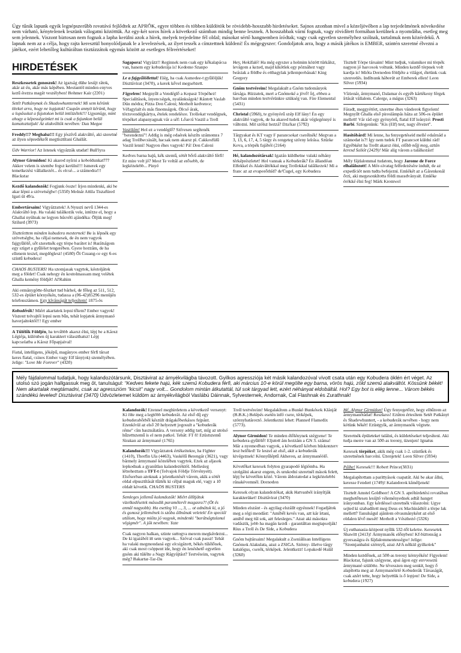Úgy tűnik lapunk egyik legnépszerűbb rovatává fejlődtek az APRÓK, egyre többen és többen küldötök be rövidebb-hosszabb hirdetéseket. Sajnos azonban mivel a közeljövőben a lap terjedelmének növekedése nem várható, kénytelenek leszünk válogatni közöttük. Az egy-két soros hírek a következő számban mindig benne lesznek. A hosszabbak vární fognak, vagy rövidített formában kerülnek a nyomdába, esetleg meg sem jelennek. Viszont biztosan nem fognak a lapba kerülni azok a hírek, melyek terjedelme fél oldal; másokat sértő hangnemben íródtak; vagy csak egyetlen személyhez szólnak, tartalmuk nem közérdekű. A lapnak nem az a célja, hogy rajta keresztül bonyolódjanak le a levelezések, az ilyet tessék a címzettnek küldeni! És mégegyszer: Gondoljatok arra, hogy a másik játékos is EMBER, szintén szeretné élvezni a játékot, ezért lehetőleg kultúráltan tisztázzátok egymás között az esetleges félreértéseket!
HIRDETÉSEK
Reszkessetek gonoszok! Az igazság dühe lesújt rátok, akár az én, akár más képében. Mostantól minden enyves kezű érezza magát veszélyben! Bohmer Kair (2201)
Setét Patkánynak és Shadowhunternek! Mi sem kérünk titeket arra, hogy ne lopjatok! Csupán annyit kérünk, hogy a lopásokat a fajotokon belül intézzétek!!! Ugyanúgy, mint ahogy a képességeinket mi is csak a fajunkon belül kamatoztatjuk! Az alakváltók nevében: Dan Megee
Freddy!!? Meghalsz!!! Egy jószívű alakváltó, aki szeretné az ilyen söpredékről megtisztítani Ghallát.
Üdv Warrior! Az Istenek vigyázzák utadat! Bull'iyra
Alynor Girmidon! Ki akarod nyírni a koboldunkat??? Akkor velem is szembe fogsz kerülni!!! Ismerek egy temetkezési vállalkozót... és olcsó... a számodra!!! Blackstar
Kezdő kalandozók! Fogjunk össze! Írjon mindenki, aki be akar lépni a szövetségbe! (5350) Molnár Attila Tiszafüred Igari út 49/a.
Embertársaim! Vigyázzatok! A Nyuszi nevű 1344-es Alakváltó lop. Ha valaki találkozik vele, intézze el, hogy a Ghallai nyúlnak ne legyen húsvéti ajándéka: Öljük meg! Szilurd (3973)
Tisztelettem minden kobudera mesternek! Be is lépnék egy szövetségbe, ha céljai nemesek, de én nem vagyok fajgyűlölő, sőt szeretnék egy törpe barátot is! Barátságom egy sziget a gyűlölet tengerében. Gyere hozzám, de ha ellenem teszel, megdöglesz! (4580) Öi Csuang-ce egy 6-os szintű kobudera!
CHAOS BUSTERS! Ha szomjasak vagytok, kóstoljátok meg a földet! Csak nehogy én kostolmassam meg velétek Ghalla kemény földjét! Al'Rahim
Aki ormányg­ötte-fészket tud bárhol, de főleg az 511, 512, 532-es épület környékén, tudassa a (06-42)85296 menüjén telefonszámon. Egy kívánságát teljesítem! 1875-ös
Kobudérák! Miért akartatok lopni tőlem? Ember vagyok! Viszont tolvajtól lopni nem bűn, tehát lopjatok ármymanó haverjaitoktól!!! Egy ember
A Túlélők Földjén, ha továbbb akarsz élni, lépj be a Káosz Légiója, különben új karaktert választhatsz! Lépj kapcsolatba a Káosz Főpapjaival!
Fiatal, intelligens, jóképű, magányos ember férfi társat keres fiatal, csinos Ember vagy Elf lány(ok) személyében. Jelige: "Love Me Forever" (4320)
Sagapora! Vigyázz!! Reginnek nem csak egy kőkalapácsa van, hanem egy kobuderája is! Kodomo Szanpo
Le a fajgyűlöllettal! Elég, ha csak Asmodee-t gyűlöljük! Disztávirat (3470), a kerek kővel megsebzett.
Figyelem! Megnyílt a Vendéglő a Kopasz Törpéhez! Specialitások, ínyencségek, nyalánkságok! Rántott Vaslab Dún módra; Pizza Don Caloni; Morholt kedvence; Véfagylalt és más finomságok. Olcsó árak, törzsvendégkártya, ételek rendelésre. Trollokat vendégnek, törpéket alapanyagnak vár a séf: Lőarcú Vaszil a Troll
Vaszilám! Hol ez a vendéglő? Szívesen segítenék "berendezni"! Addig is még odaérek készíts számomra 7 adag Trollbecsinált, hacsak nem akarsz pl. Cakkosfülű Vaszil lenni! Nagyon éhes vagyok! Pá! Don Caloni
Kedves barna hajú, kék szemű, sötét bőrű alakváltó férfi! Ez mire volt jó? Most Te voltál az erősebb, de legközelebb... Pinyó
Hey, Hokifaló! Ha még egyszer a holmim között túrkálsz, levágom a kezed, majd kikötlek egy póznához vagy beásiak a földbe és otthagylak jellemprobának! King Gregory
Gnóm testvéreim! Megalakult a Gnóm tudományok társága. Bizzatok, mert a Gnómoké a jövő! Írj, ebben a harcban minden testvérünkre szükség van. Fire Elemental (5431)
Christal (5968), te gyönyörű szép Elf lány! Én egy alakváltó vagyok, de ha akarod tudok akár véglegénnyé is változni. Mit szólsz hozzá? Dza'kar (5792)
Tárgyakat és KT vagy F parancsokat cserélnék! Megvan a 3, 13, 6, 17, 4, 5 tárgy és rengeteg szörny leírása. Szürke Kova, a törpék fajából (2164)
Hé, kalandozótársak! Igazán küldhetne valaki néhány térképrészletet! Hol vannak a Kobuderák? Én állandóan Elfekkel és Alakváltókkal meg Trollokkal találkozok! Mi a franc az az evaporőrhíd? de'Cugel, egy Kobudera
Tisztelt Törpe társaim! Mint tudjuk, valamikor mi törpék nagyon jó harcosok voltunk. Minden kezdő törpnek volt kardja is! Mióta Dornodon földjéte a világot, életünk csak szenvedés. Indítsunk háborút az Emberek ellen! Leon Silver (5934)
Vízionár, ármymanó, Dalamar és egyéb kártékony férgek írtását vállalom. Calorge, a mágus (3263)
Fáradt, meggyötört, szeretne éhes vándorok figyelem! Megnyílt Ghalla első piroslámpás háza az 506-os épület mellett! Vár rád egy gyönyörű, fiatal Elf leányzó: Prosti Barbi. Szlogenünk: "Kis (Elf) test, nagy élvezet".
Hasitóbárd! Mi lenne, ha fenyegetéseid mellé odaírnád a számodat is?! Így nem tudok FT parancsot küldni rád! Egyébként ha Trollt akarsz ölni, előbb nőjj meg, aztán keresd Saliót (2429)! Már alig várom a találkozást!
Mély fájdalommal tudatom, hogy Jarome de Force elhalálozott! A Mór-sivatag felfedezésére indult, de az expedíciót nem tudta befejezni. Emlékét az a Gárenkonál őrzi, aki megesonkította földi maradványait. Emléke örökké élni fog! Márk Kromwel
Mély fájdalommal tudatjuk, hogy kalandozótársunk, Disztávirat az árnyékvilágba távozott. Gyilkos agressziója két másik kalandozóval vívott csata után egy Kobudera öklén ért véget. Az utolsó szó jogán hallgassuk meg őt, tanulságul: "Kedves fekete hajú, kék szemű Kobudera férfi, aki március 10-e körül megölte egy barna, vörös hajú, zöld szemű alakváltót. Kössünk békét! Nem akartalak megtámadni, csak az agresszióm "kicsit" nagy volt... Gondolom mintán átkutattál, túl sok tárgyad lett, ezért néhányat eldobáltál. Hol? Egy bot is elég lenne... Várom békés szándékú leveled! Disztávirat (3470) Üdvözletemet küldöm az árnyékvilágból Vaslábú Dáinnak, Sylvesternek, Andornak, Cal Flashnak és Zurathnak!
Kalandozók! Ezennel meghirdetem a következő versenyt: Ki ölte meg a legtöbb kobuderát. Az első díj egy kobuderabőrből készült drágakőberkásos fejpánt. Ezenkívül az első 20 helyezett jogosult a "kobuderák réme" cím használatára. A verseny addig tart, míg az utolsó hűzottszemű is el nem patkol. Tehát: FT 8! Ezüstszemű Sirakan az ármymanó (1765)
Kalandozók!!! Vigyázzatok értékeitekre, ha Fighter (1410), Thorfin Ula (4463), Vaskölű Berengár (3621), vagy bármely ármymanó közelében vagytok. Ezek az aljasok lopkodnak a gyanútlan kalandozóktól. Mellesleg létrehoztam a TFT-t (Tolvajok Földje Törvényeit). Elsősorban azoknak a jelentkezését várom, akik a sötét oldal elpusztítását tűzték ki céljul maguk elé, vagy a 10 oldalt követik. CHAOS BUSTERS
Semleges jellemű kalandozók! Miért állítjátok vizelkedésetek második paraméterét magasra?! (Öt és annál nagyobb). Ha esetleg VI ..., 3, ... ot adnátok ki, a jó és gonosz jellemének is szóba állnának veletek! Én speciál utálom, hogy mióta jó vagyok, mindenki "barátságtalanul végigmér". A jók nevében: Yaze
Csak nagyon halkan, szinte suttogva merem megkérdezni... De ki igazából itt sem vagyok... Szóval csak passz! Tehát ha valaki megmondaná egy elcsigázott, békés túlélőnek, aki csak most csöppent ide, hogy én lenéshető egyetlen gnóm aki túlélte a Nagy Rágyújtást? Testvéreim, vagytok még? Bakartar-Tar-Da
Troll testvéreim! Megalakítom a Bunkó Bunkósok Klánját (B.B.K.) Belépés esetén infó csere, térképek, szörnyhatárorzó. Jelentkezni lehet: Planned Flamedix (5773).
Alynor Girmidon! Te minden élőlénynek szégyene! Te kobudera-gyűlölő! Eljutott ám hozzám a GN 3. száma! Már a nyomodban vagyok, a következő körben hüskonzerv lesz belőled! Te leszel az első, akit a kobuderák kivégeznek! Könnyűléptű Akheron, az ármymanóölő.
Követőket keresek folyton gyarapodó légiómba. Ha szolgálni akarsz engem, és urukodni szeretnél mások felett, lépj be követőim közé. Várom áldozatodat a legközelebbi rúnakövemnél. Dornodon
Keresek olyan kalandozókat, akik Hatvanból irányítják karakterüket! Disztávirat (3470)
Minden elszánt - és agyilag elszállt egyénnek! Fogadjátok meg a régi mondást: "Amíből kevés van, azt kár írtani, amibő meg túl sok, azt felesleges." Azaz aki másokra vadászik, jobb ha magán kezdi - garantáltan megtapsolják! Rius a Troll és De Side, a Kobudera
Gnóm bajtársaim! Megalakult a Zseniálisan Intelligens Gnómok Alakulata, azaz a ZSIGA. Szörny- illetve tárgy katalógus, cserék, térképek. Jelentkezz! Lopakodó Halál (3260)
Hé, Alynor Girmidon! Úgy fenyegetőzz, hogy elhűzom az ármymanótádat! Reszkess! Ezúton értesítem Setét Patkányt és Shadowhuntert, - a kobuderák nevében - hogy nem kötünk békét! Ezüstgyík, az ármymanók végzete.
Szeretnék épületeket találni, és küldetéseket teljesíteni. Aki tudja merre van az 500-as torony, üzenjen! Ignatus
Keresek törpöket, akik még csak 1-2. szintűek és szeretnének harcolni. Üzenjetek! Leon Silver (5934)
Pálhe! Keresek!!! Robert Prince(3831)
Megalapítottam a parittyások csapatát. Aki be akar állni, keresse Fendert (1749)! Kalandorok kíméljenek!
Tisztelt Amstel Goldbeer! A GN 3. apróhirdetési rovatában meghetőtesen lesújtó véleményednek adtál hangot irányomban. Egy kérdéssel szeretnék válaszolni: Ugye sejted ki szabadított meg Deus ex Machinádtól a törpe lak mellett? Tanulságul ajánlom olvasmányként az első oldalon lévő mesét! Morholt a Vészhozó (5326)
Új euthanasia-központ nyílik 532-től keletre. Keresetek Shawitt (2413)! Ármymanók előnyben! Kf-biztonság a gyorsaságra és fájdalommentességre! Jelige: "Szomjanhalni szörnyű, azaz AFA nélkül gyilkolok"
Minden kezdőnek, az 500-as torony környékén! Figyelem! Blackstar, fajunk szégyene, apai ágon egy envvesezú ármymanó szülötte. Ne tévesszen meg senkit, hogy ő alapította meg az Ármymanóirtó Kobuderák Társaságát, csak azért tette, hogy helyettük is ő lopjon! De Side, a kobudera (1927)